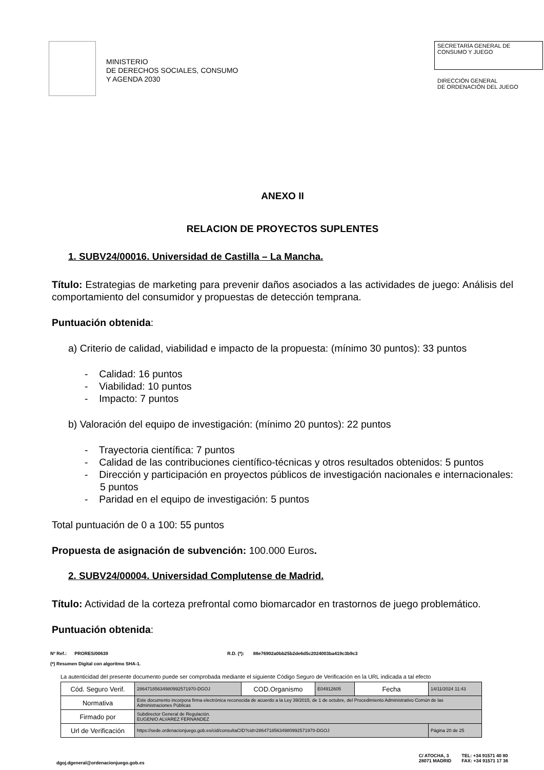MINISTERIO
DE DERECHOS SOCIALES, CONSUMO
Y AGENDA 2030
SECRETARÍA GENERAL DE
CONSUMO Y JUEGO
DIRECCIÓN GENERAL
DE ORDENACIÓN DEL JUEGO
ANEXO II
RELACION DE PROYECTOS SUPLENTES
1. SUBV24/00016. Universidad de Castilla – La Mancha.
Título: Estrategias de marketing para prevenir daños asociados a las actividades de juego: Análisis del comportamiento del consumidor y propuestas de detección temprana.
Puntuación obtenida:
a) Criterio de calidad, viabilidad e impacto de la propuesta: (mínimo 30 puntos): 33 puntos
- Calidad: 16 puntos
- Viabilidad: 10 puntos
- Impacto: 7 puntos
b) Valoración del equipo de investigación: (mínimo 20 puntos): 22 puntos
- Trayectoria científica: 7 puntos
- Calidad de las contribuciones científico-técnicas y otros resultados obtenidos: 5 puntos
- Dirección y participación en proyectos públicos de investigación nacionales e internacionales: 5 puntos
- Paridad en el equipo de investigación: 5 puntos
Total puntuación de 0 a 100: 55 puntos
Propuesta de asignación de subvención: 100.000 Euros.
2. SUBV24/00004. Universidad Complutense de Madrid.
Título: Actividad de la corteza prefrontal como biomarcador en trastornos de juego problemático.
Puntuación obtenida:
Nº Ref.: PRORES/00639 R.D. (*): 88e76902a0bb25b2de6d5c2024003ba419c3b9c3
(*) Resumen Digital con algoritmo SHA-1.
La autenticidad del presente documento puede ser comprobada mediante el siguiente Código Seguro de Verificación en la URL indicada a tal efecto
| Cód. Seguro Verif. | 28647185634980992571970-DGOJ | COD.Organismo | E04912605 | Fecha | 14/11/2024 11:43 |
| Normativa | Este documento incorpora firma electrónica reconocida de acuerdo a la Ley 39/2015, de 1 de octubre, del Procedimiento Administrativo Común de las Administraciones Públicas | | | | |
| Firmado por | Subdirector General de Regulación. EUGENIO ALVAREZ FERNÁNDEZ | | | | |
| Url de Verificación | https://sede.ordenacionjuego.gob.es/cid/consultaCID?cid=28647185634980992571970-DGOJ | | | | Página 20 de 25 |
dgoj.dgeneral@ordenacionjuego.gob.es
C/ ATOCHA, 3
28071 MADRID
TEL: +34 91571 40 80
FAX: +34 91571 17 36